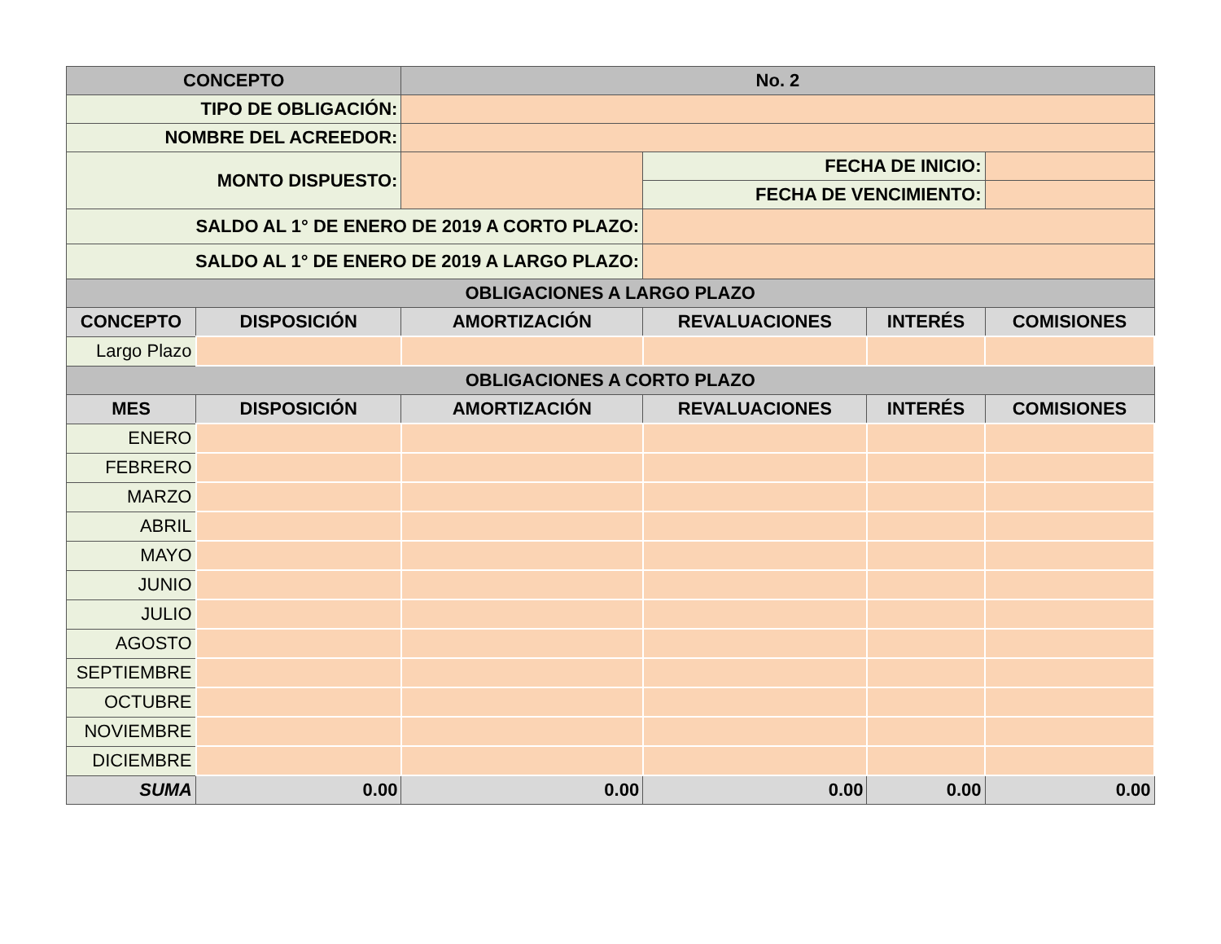| CONCEPTO | | No. 2 | | | |
| --- | --- | --- | --- | --- | --- |
| TIPO DE OBLIGACIÓN: | | | | | |
| NOMBRE DEL ACREEDOR: | | | | | |
| MONTO DISPUESTO: | | | FECHA DE INICIO: | | |
| | | | FECHA DE VENCIMIENTO: | | |
| SALDO AL 1° DE ENERO DE 2019 A CORTO PLAZO: | | | | | |
| SALDO AL 1° DE ENERO DE 2019 A LARGO PLAZO: | | | | | |
| OBLIGACIONES A LARGO PLAZO | | | | | |
| CONCEPTO | DISPOSICIÓN | AMORTIZACIÓN | REVALUACIONES | INTERÉS | COMISIONES |
| Largo Plazo | | | | | |
| OBLIGACIONES A CORTO PLAZO | | | | | |
| MES | DISPOSICIÓN | AMORTIZACIÓN | REVALUACIONES | INTERÉS | COMISIONES |
| ENERO | | | | | |
| FEBRERO | | | | | |
| MARZO | | | | | |
| ABRIL | | | | | |
| MAYO | | | | | |
| JUNIO | | | | | |
| JULIO | | | | | |
| AGOSTO | | | | | |
| SEPTIEMBRE | | | | | |
| OCTUBRE | | | | | |
| NOVIEMBRE | | | | | |
| DICIEMBRE | | | | | |
| SUMA | 0.00 | 0.00 | 0.00 | 0.00 | 0.00 |